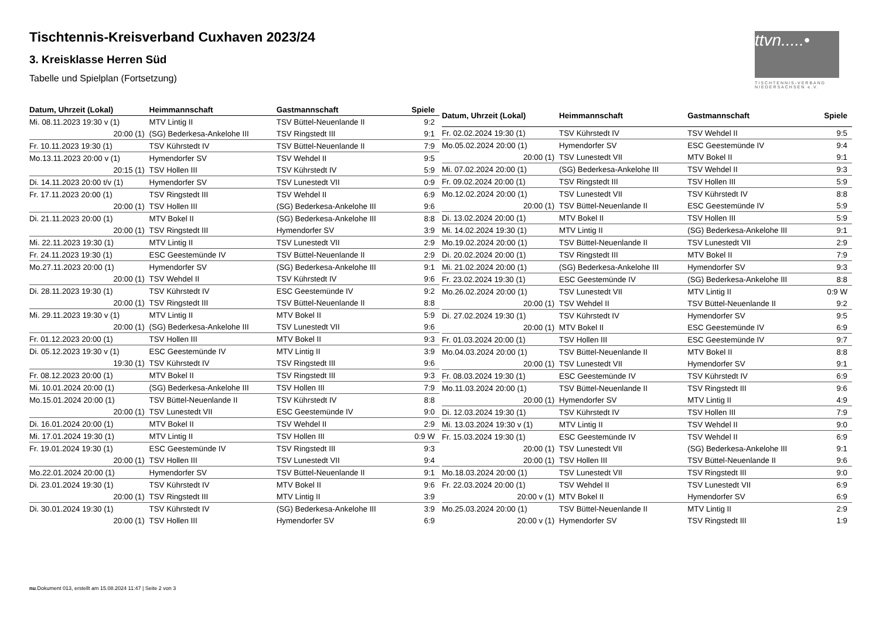Tischtennis-Kreisverband Cuxhaven 2023/24
3. Kreisklasse Herren Süd
Tabelle und Spielplan (Fortsetzung)
ttvn.....•
TISCHTENNIS-VERBAND
NIEDERSACHSEN e.V.
| Datum, Uhrzeit (Lokal) | Heimmannschaft | Gastmannschaft | Spiele |
| --- | --- | --- | --- |
| Mi. 08.11.2023 19:30 v (1) | MTV Lintig II | TSV Büttel-Neuenlande II | 9:2 |
| 20:00 (1) | (SG) Bederkesa-Ankelohe III | TSV Ringstedt III | 9:1 |
| Fr. 10.11.2023 19:30 (1) | TSV Kührstedt IV | TSV Büttel-Neuenlande II | 7:9 |
| Mo.13.11.2023 20:00 v (1) | Hymendorfer SV | TSV Wehdel II | 9:5 |
| 20:15 (1) | TSV Hollen III | TSV Kührstedt IV | 5:9 |
| Di. 14.11.2023 20:00 t/v (1) | Hymendorfer SV | TSV Lunestedt VII | 0:9 |
| Fr. 17.11.2023 20:00 (1) | TSV Ringstedt III | TSV Wehdel II | 6:9 |
| 20:00 (1) | TSV Hollen III | (SG) Bederkesa-Ankelohe III | 9:6 |
| Di. 21.11.2023 20:00 (1) | MTV Bokel II | (SG) Bederkesa-Ankelohe III | 8:8 |
| 20:00 (1) | TSV Ringstedt III | Hymendorfer SV | 3:9 |
| Mi. 22.11.2023 19:30 (1) | MTV Lintig II | TSV Lunestedt VII | 2:9 |
| Fr. 24.11.2023 19:30 (1) | ESC Geestemünde IV | TSV Büttel-Neuenlande II | 2:9 |
| Mo.27.11.2023 20:00 (1) | Hymendorfer SV | (SG) Bederkesa-Ankelohe III | 9:1 |
| 20:00 (1) | TSV Wehdel II | TSV Kührstedt IV | 9:6 |
| Di. 28.11.2023 19:30 (1) | TSV Kührstedt IV | ESC Geestemünde IV | 9:2 |
| 20:00 (1) | TSV Ringstedt III | TSV Büttel-Neuenlande II | 8:8 |
| Mi. 29.11.2023 19:30 v (1) | MTV Lintig II | MTV Bokel II | 5:9 |
| 20:00 (1) | (SG) Bederkesa-Ankelohe III | TSV Lunestedt VII | 9:6 |
| Fr. 01.12.2023 20:00 (1) | TSV Hollen III | MTV Bokel II | 9:3 |
| Di. 05.12.2023 19:30 v (1) | ESC Geestemünde IV | MTV Lintig II | 3:9 |
| 19:30 (1) | TSV Kührstedt IV | TSV Ringstedt III | 9:6 |
| Fr. 08.12.2023 20:00 (1) | MTV Bokel II | TSV Ringstedt III | 9:3 |
| Mi. 10.01.2024 20:00 (1) | (SG) Bederkesa-Ankelohe III | TSV Hollen III | 7:9 |
| Mo.15.01.2024 20:00 (1) | TSV Büttel-Neuenlande II | TSV Kührstedt IV | 8:8 |
| 20:00 (1) | TSV Lunestedt VII | ESC Geestemünde IV | 9:0 |
| Di. 16.01.2024 20:00 (1) | MTV Bokel II | TSV Wehdel II | 2:9 |
| Mi. 17.01.2024 19:30 (1) | MTV Lintig II | TSV Hollen III | 0:9 W |
| Fr. 19.01.2024 19:30 (1) | ESC Geestemünde IV | TSV Ringstedt III | 9:3 |
| 20:00 (1) | TSV Hollen III | TSV Lunestedt VII | 9:4 |
| Mo.22.01.2024 20:00 (1) | Hymendorfer SV | TSV Büttel-Neuenlande II | 9:1 |
| Di. 23.01.2024 19:30 (1) | TSV Kührstedt IV | MTV Bokel II | 9:6 |
| 20:00 (1) | TSV Ringstedt III | MTV Lintig II | 3:9 |
| Di. 30.01.2024 19:30 (1) | TSV Kührstedt IV | (SG) Bederkesa-Ankelohe III | 3:9 |
| 20:00 (1) | TSV Hollen III | Hymendorfer SV | 6:9 |
| Datum, Uhrzeit (Lokal) | Heimmannschaft | Gastmannschaft | Spiele |
| --- | --- | --- | --- |
| Fr. 02.02.2024 19:30 (1) | TSV Kührstedt IV | TSV Wehdel II | 9:5 |
| Mo.05.02.2024 20:00 (1) | Hymendorfer SV | ESC Geestemünde IV | 9:4 |
| 20:00 (1) | TSV Lunestedt VII | MTV Bokel II | 9:1 |
| Mi. 07.02.2024 20:00 (1) | (SG) Bederkesa-Ankelohe III | TSV Wehdel II | 9:3 |
| Fr. 09.02.2024 20:00 (1) | TSV Ringstedt III | TSV Hollen III | 5:9 |
| Mo.12.02.2024 20:00 (1) | TSV Lunestedt VII | TSV Kührstedt IV | 8:8 |
| 20:00 (1) | TSV Büttel-Neuenlande II | ESC Geestemünde IV | 5:9 |
| Di. 13.02.2024 20:00 (1) | MTV Bokel II | TSV Hollen III | 5:9 |
| Mi. 14.02.2024 19:30 (1) | MTV Lintig II | (SG) Bederkesa-Ankelohe III | 9:1 |
| Mo.19.02.2024 20:00 (1) | TSV Büttel-Neuenlande II | TSV Lunestedt VII | 2:9 |
| Di. 20.02.2024 20:00 (1) | TSV Ringstedt III | MTV Bokel II | 7:9 |
| Mi. 21.02.2024 20:00 (1) | (SG) Bederkesa-Ankelohe III | Hymendorfer SV | 9:3 |
| Fr. 23.02.2024 19:30 (1) | ESC Geestemünde IV | (SG) Bederkesa-Ankelohe III | 8:8 |
| Mo.26.02.2024 20:00 (1) | TSV Lunestedt VII | MTV Lintig II | 0:9 W |
| 20:00 (1) | TSV Wehdel II | TSV Büttel-Neuenlande II | 9:2 |
| Di. 27.02.2024 19:30 (1) | TSV Kührstedt IV | Hymendorfer SV | 9:5 |
| 20:00 (1) | MTV Bokel II | ESC Geestemünde IV | 6:9 |
| Fr. 01.03.2024 20:00 (1) | TSV Hollen III | ESC Geestemünde IV | 9:7 |
| Mo.04.03.2024 20:00 (1) | TSV Büttel-Neuenlande II | MTV Bokel II | 8:8 |
| 20:00 (1) | TSV Lunestedt VII | Hymendorfer SV | 9:1 |
| Fr. 08.03.2024 19:30 (1) | ESC Geestemünde IV | TSV Kührstedt IV | 6:9 |
| Mo.11.03.2024 20:00 (1) | TSV Büttel-Neuenlande II | TSV Ringstedt III | 9:6 |
| 20:00 (1) | Hymendorfer SV | MTV Lintig II | 4:9 |
| Di. 12.03.2024 19:30 (1) | TSV Kührstedt IV | TSV Hollen III | 7:9 |
| Mi. 13.03.2024 19:30 v (1) | MTV Lintig II | TSV Wehdel II | 9:0 |
| Fr. 15.03.2024 19:30 (1) | ESC Geestemünde IV | TSV Wehdel II | 6:9 |
| 20:00 (1) | TSV Lunestedt VII | (SG) Bederkesa-Ankelohe III | 9:1 |
| 20:00 (1) | TSV Hollen III | TSV Büttel-Neuenlande II | 9:6 |
| Mo.18.03.2024 20:00 (1) | TSV Lunestedt VII | TSV Ringstedt III | 9:0 |
| Fr. 22.03.2024 20:00 (1) | TSV Wehdel II | TSV Lunestedt VII | 6:9 |
| 20:00 v (1) | MTV Bokel II | Hymendorfer SV | 6:9 |
| Mo.25.03.2024 20:00 (1) | TSV Büttel-Neuenlande II | MTV Lintig II | 2:9 |
| 20:00 v (1) | Hymendorfer SV | TSV Ringstedt III | 1:9 |
nu.Dokument 013, erstellt am 15.08.2024 11:47 | Seite 2 von 3